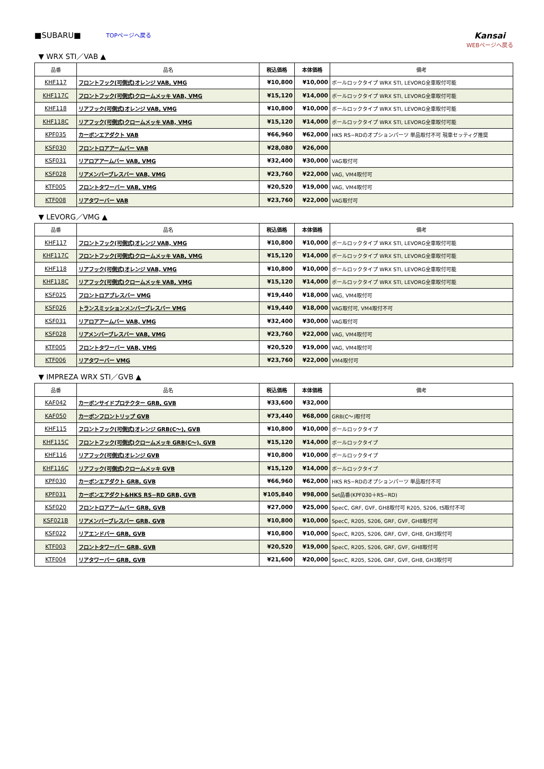■SUBARU■ TOPページへ戻る
Kansai
WEBページへ戻る
▼ WRX STI／VAB ▲
| 品番 | 品名 | 税込価格 | 本体価格 | 備考 |
| --- | --- | --- | --- | --- |
| KHF117 | フロントフック(可倒式)オレンジ VAB, VMG | ¥10,800 | ¥10,000 | ボールロックタイプ WRX STI, LEVORG全車取付可能 |
| KHF117C | フロントフック(可倒式)クロームメッキ VAB, VMG | ¥15,120 | ¥14,000 | ボールロックタイプ WRX STI, LEVORG全車取付可能 |
| KHF118 | リアフック(可倒式)オレンジ VAB, VMG | ¥10,800 | ¥10,000 | ボールロックタイプ WRX STI, LEVORG全車取付可能 |
| KHF118C | リアフック(可倒式)クロームメッキ VAB, VMG | ¥15,120 | ¥14,000 | ボールロックタイプ WRX STI, LEVORG全車取付可能 |
| KPF035 | カーボンエアダクト VAB | ¥66,960 | ¥62,000 | HKS RS−RDのオプションパーツ 単品取付不可 現車セッティグ推奨 |
| KSF030 | フロントロアアームバー VAB | ¥28,080 | ¥26,000 | |
| KSF031 | リアロアアームバー VAB, VMG | ¥32,400 | ¥30,000 | VAG取付可 |
| KSF028 | リアメンバーブレスバー VAB, VMG | ¥23,760 | ¥22,000 | VAG, VM4取付可 |
| KTF005 | フロントタワーバー VAB, VMG | ¥20,520 | ¥19,000 | VAG, VM4取付可 |
| KTF008 | リアタワーバー VAB | ¥23,760 | ¥22,000 | VAG取付可 |
▼ LEVORG／VMG ▲
| 品番 | 品名 | 税込価格 | 本体価格 | 備考 |
| --- | --- | --- | --- | --- |
| KHF117 | フロントフック(可倒式)オレンジ VAB, VMG | ¥10,800 | ¥10,000 | ボールロックタイプ WRX STI, LEVORG全車取付可能 |
| KHF117C | フロントフック(可倒式)クロームメッキ VAB, VMG | ¥15,120 | ¥14,000 | ボールロックタイプ WRX STI, LEVORG全車取付可能 |
| KHF118 | リアフック(可倒式)オレンジ VAB, VMG | ¥10,800 | ¥10,000 | ボールロックタイプ WRX STI, LEVORG全車取付可能 |
| KHF118C | リアフック(可倒式)クロームメッキ VAB, VMG | ¥15,120 | ¥14,000 | ボールロックタイプ WRX STI, LEVORG全車取付可能 |
| KSF025 | フロントロアブレスバー VMG | ¥19,440 | ¥18,000 | VAG, VM4取付可 |
| KSF026 | トランスミッションメンバーブレスバー VMG | ¥19,440 | ¥18,000 | VAG取付可, VM4取付不可 |
| KSF031 | リアロアアームバー VAB, VMG | ¥32,400 | ¥30,000 | VAG取付可 |
| KSF028 | リアメンバーブレスバー VAB, VMG | ¥23,760 | ¥22,000 | VAG, VM4取付可 |
| KTF005 | フロントタワーバー VAB, VMG | ¥20,520 | ¥19,000 | VAG, VM4取付可 |
| KTF006 | リアタワーバー VMG | ¥23,760 | ¥22,000 | VM4取付可 |
▼ IMPREZA WRX STI／GVB ▲
| 品番 | 品名 | 税込価格 | 本体価格 | 備考 |
| --- | --- | --- | --- | --- |
| KAF042 | カーボンサイドプロテクター GRB, GVB | ¥33,600 | ¥32,000 | |
| KAF050 | カーボンフロントリップ GVB | ¥73,440 | ¥68,000 | GRB(C〜)取付可 |
| KHF115 | フロントフック(可倒式)オレンジ GRB(C〜), GVB | ¥10,800 | ¥10,000 | ボールロックタイプ |
| KHF115C | フロントフック(可倒式)クロームメッキ GRB(C〜), GVB | ¥15,120 | ¥14,000 | ボールロックタイプ |
| KHF116 | リアフック(可倒式)オレンジ GVB | ¥10,800 | ¥10,000 | ボールロックタイプ |
| KHF116C | リアフック(可倒式)クロームメッキ GVB | ¥15,120 | ¥14,000 | ボールロックタイプ |
| KPF030 | カーボンエアダクト GRB, GVB | ¥66,960 | ¥62,000 | HKS RS−RDのオプションパーツ 単品取付不可 |
| KPF031 | カーボンエアダクト&HKS RS−RD GRB, GVB | ¥105,840 | ¥98,000 | Set品番(KPF030＋RS−RD) |
| KSF020 | フロントロアアームバー GRB, GVB | ¥27,000 | ¥25,000 | SpecC, GRF, GVF, GH8取付可 R205, S206, tS取付不可 |
| KSF021B | リアメンバーブレスバー GRB, GVB | ¥10,800 | ¥10,000 | SpecC, R205, S206, GRF, GVF, GH8取付可 |
| KSF022 | リアエンドバー GRB, GVB | ¥10,800 | ¥10,000 | SpecC, R205, S206, GRF, GVF, GH8, GH3取付可 |
| KTF003 | フロントタワーバー GRB, GVB | ¥20,520 | ¥19,000 | SpecC, R205, S206, GRF, GVF, GH8取付可 |
| KTF004 | リアタワーバー GRB, GVB | ¥21,600 | ¥20,000 | SpecC, R205, S206, GRF, GVF, GH8, GH3取付可 |